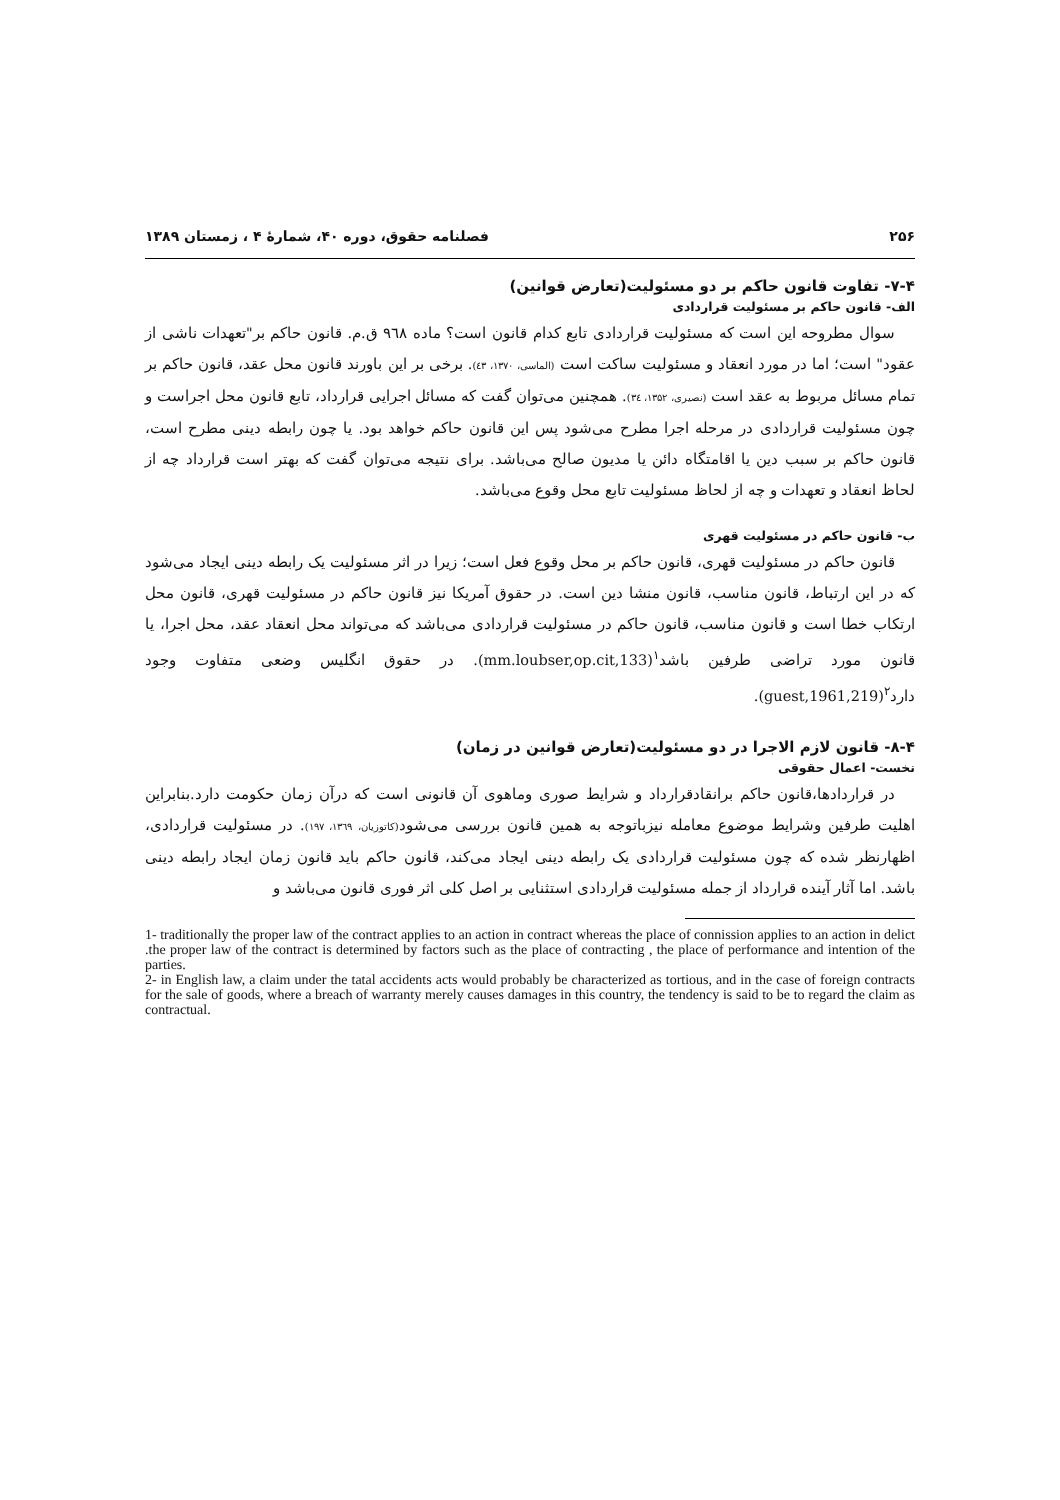۲۵۶ فصلنامه حقوق، دوره ۴۰، شمارهٔ ۴ ، زمستان ۱۳۸۹
۷-۴- تفاوت قانون حاکم بر دو مسئولیت(تعارض قوانین)
الف- قانون حاکم بر مسئولیت قراردادی
سوال مطروحه این است که مسئولیت قراردادی تابع کدام قانون است؟ ماده ۹٦۸ ق.م. قانون حاکم بر"تعهدات ناشی از عقود" است؛ اما در مورد انعقاد و مسئولیت ساکت است (الماسی، ۱۳۷۰، ٤۳). برخی بر این باورند قانون محل عقد، قانون حاکم بر تمام مسائل مربوط به عقد است (نصیری، ۱۳۵۲، ۳٤). همچنین می‌توان گفت که مسائل اجرایی قرارداد، تابع قانون محل اجراست و چون مسئولیت قراردادی در مرحله اجرا مطرح می‌شود پس این قانون حاکم خواهد بود. یا چون رابطه دینی مطرح است، قانون حاکم بر سبب دین یا اقامتگاه دائن یا مدیون صالح می‌باشد. برای نتیجه می‌توان گفت که بهتر است قرارداد چه از لحاظ انعقاد و تعهدات و چه از لحاظ مسئولیت تابع محل وقوع می‌باشد.
ب- قانون حاکم در مسئولیت قهری
قانون حاکم در مسئولیت قهری، قانون حاکم بر محل وقوع فعل است؛ زیرا در اثر مسئولیت یک رابطه دینی ایجاد می‌شود که در این ارتباط، قانون مناسب، قانون منشا دین است. در حقوق آمریکا نیز قانون حاکم در مسئولیت قهری، قانون محل ارتکاب خطا است و قانون مناسب، قانون حاکم در مسئولیت قراردادی می‌باشد که می‌تواند محل انعقاد عقد، محل اجرا، یا قانون مورد تراضی طرفین باشد<sup>۱</sup>(mm.loubser,op.cit,133). در حقوق انگلیس وضعی متفاوت وجود دارد<sup>۲</sup>(guest,1961,219).
۸-۴- قانون لازم الاجرا در دو مسئولیت(تعارض قوانین در زمان)
نخست- اعمال حقوقی
در قراردادها،قانون حاکم برانقادقرارداد و شرایط صوری وماهوی آن قانونی است که درآن زمان حکومت دارد.بنابراین اهلیت طرفین وشرایط موضوع معامله نیزباتوجه به همین قانون بررسی می‌شود(کاتوزیان، ۱۳٦۹، ۱۹۷). در مسئولیت قراردادی، اظهارنظر شده که چون مسئولیت قراردادی یک رابطه دینی ایجاد می‌کند، قانون حاکم باید قانون زمان ایجاد رابطه دینی باشد. اما آثار آینده قرارداد از جمله مسئولیت قراردادی استثنایی بر اصل کلی اثر فوری قانون می‌باشد و
1- traditionally the proper law of the contract applies to an action in contract whereas the place of connission applies to an action in delict .the proper law of the contract is determined by factors such as the place of contracting , the place of performance and intention of the parties.
2- in English law, a claim under the tatal accidents acts would probably be characterized as tortious, and in the case of foreign contracts for the sale of goods, where a breach of warranty merely causes damages in this country, the tendency is said to be to regard the claim as contractual.